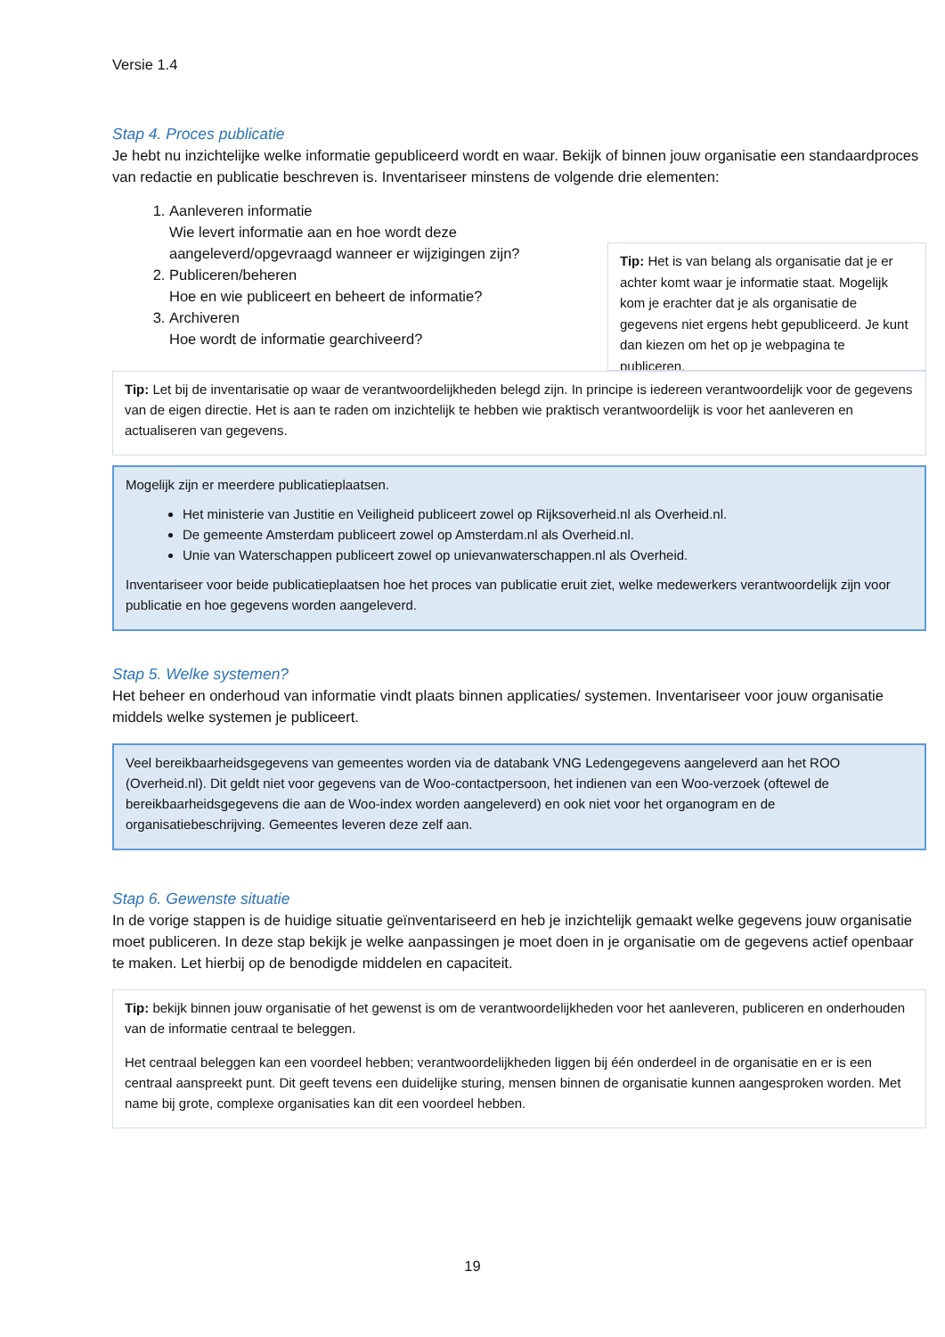Versie 1.4
Stap 4. Proces publicatie
Je hebt nu inzichtelijke welke informatie gepubliceerd wordt en waar. Bekijk of binnen jouw organisatie een standaardproces van redactie en publicatie beschreven is. Inventariseer minstens de volgende drie elementen:
Tip: Het is van belang als organisatie dat je er achter komt waar je informatie staat. Mogelijk kom je erachter dat je als organisatie de gegevens niet ergens hebt gepubliceerd. Je kunt dan kiezen om het op je webpagina te publiceren.
1. Aanleveren informatie
Wie levert informatie aan en hoe wordt deze aangeleverd/opgevraagd wanneer er wijzigingen zijn?
2. Publiceren/beheren
Hoe en wie publiceert en beheert de informatie?
3. Archiveren
Hoe wordt de informatie gearchiveerd?
Tip: Let bij de inventarisatie op waar de verantwoordelijkheden belegd zijn. In principe is iedereen verantwoordelijk voor de gegevens van de eigen directie. Het is aan te raden om inzichtelijk te hebben wie praktisch verantwoordelijk is voor het aanleveren en actualiseren van gegevens.
Mogelijk zijn er meerdere publicatieplaatsen.
Het ministerie van Justitie en Veiligheid publiceert zowel op Rijksoverheid.nl als Overheid.nl.
De gemeente Amsterdam publiceert zowel op Amsterdam.nl als Overheid.nl.
Unie van Waterschappen publiceert zowel op unievanwaterschappen.nl als Overheid.
Inventariseer voor beide publicatieplaatsen hoe het proces van publicatie eruit ziet, welke medewerkers verantwoordelijk zijn voor publicatie en hoe gegevens worden aangeleverd.
Stap 5. Welke systemen?
Het beheer en onderhoud van informatie vindt plaats binnen applicaties/ systemen. Inventariseer voor jouw organisatie middels welke systemen je publiceert.
Veel bereikbaarheidsgegevens van gemeentes worden via de databank VNG Ledengegevens aangeleverd aan het ROO (Overheid.nl). Dit geldt niet voor gegevens van de Woo-contactpersoon, het indienen van een Woo-verzoek (oftewel de bereikbaarheidsgegevens die aan de Woo-index worden aangeleverd) en ook niet voor het organogram en de organisatiebeschrijving. Gemeentes leveren deze zelf aan.
Stap 6. Gewenste situatie
In de vorige stappen is de huidige situatie geïnventariseerd en heb je inzichtelijk gemaakt welke gegevens jouw organisatie moet publiceren. In deze stap bekijk je welke aanpassingen je moet doen in je organisatie om de gegevens actief openbaar te maken. Let hierbij op de benodigde middelen en capaciteit.
Tip: bekijk binnen jouw organisatie of het gewenst is om de verantwoordelijkheden voor het aanleveren, publiceren en onderhouden van de informatie centraal te beleggen.
Het centraal beleggen kan een voordeel hebben; verantwoordelijkheden liggen bij één onderdeel in de organisatie en er is een centraal aanspreekt punt. Dit geeft tevens een duidelijke sturing, mensen binnen de organisatie kunnen aangesproken worden. Met name bij grote, complexe organisaties kan dit een voordeel hebben.
19